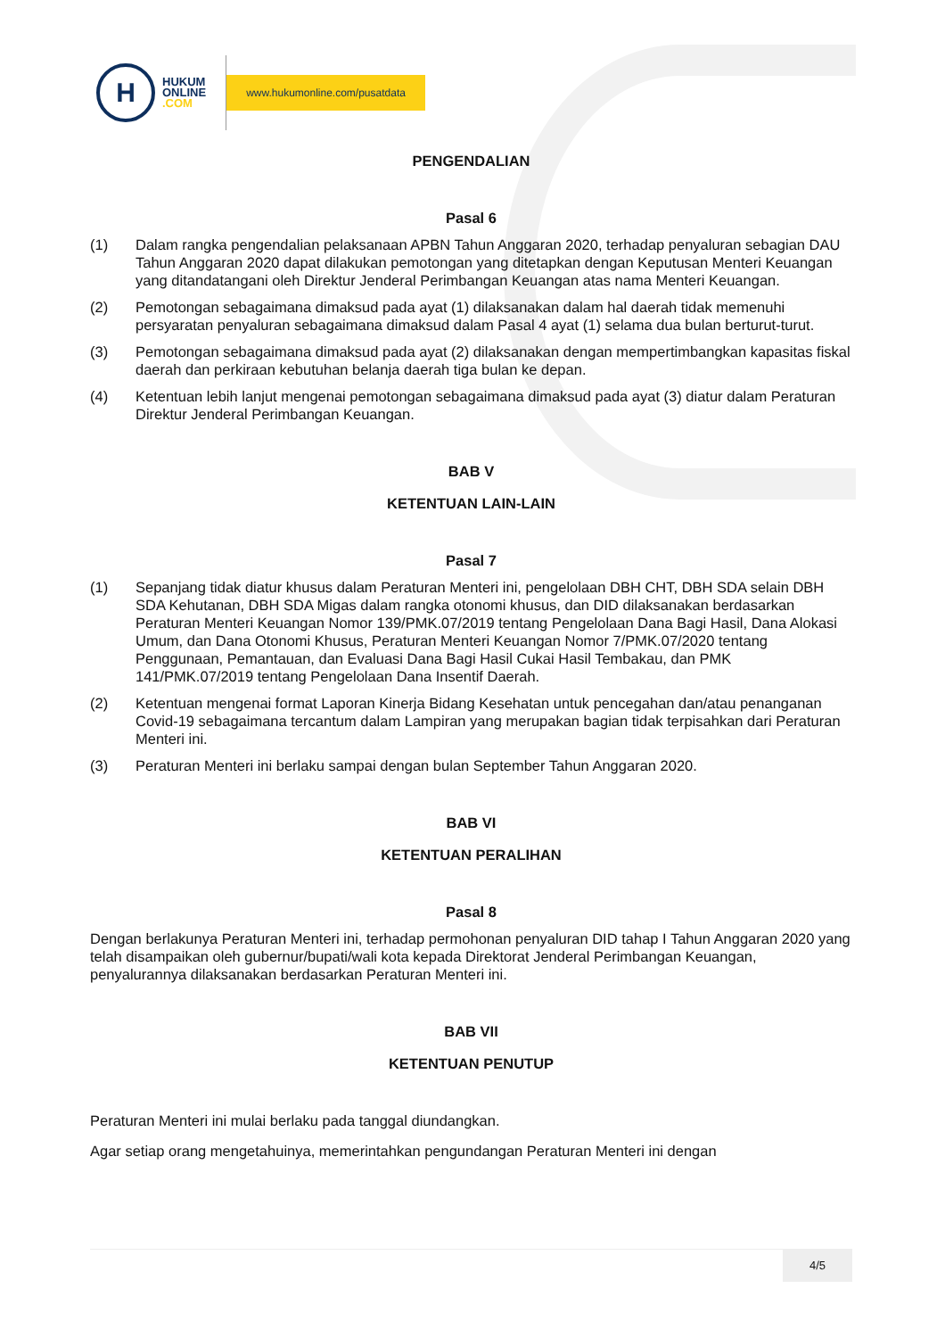H
HUKUM
ONLINE
.COM
www.hukumonline.com/pusatdata
PENGENDALIAN
Pasal 6
(1) Dalam rangka pengendalian pelaksanaan APBN Tahun Anggaran 2020, terhadap penyaluran sebagian DAU Tahun Anggaran 2020 dapat dilakukan pemotongan yang ditetapkan dengan Keputusan Menteri Keuangan yang ditandatangani oleh Direktur Jenderal Perimbangan Keuangan atas nama Menteri Keuangan.
(2) Pemotongan sebagaimana dimaksud pada ayat (1) dilaksanakan dalam hal daerah tidak memenuhi persyaratan penyaluran sebagaimana dimaksud dalam Pasal 4 ayat (1) selama dua bulan berturut-turut.
(3) Pemotongan sebagaimana dimaksud pada ayat (2) dilaksanakan dengan mempertimbangkan kapasitas fiskal daerah dan perkiraan kebutuhan belanja daerah tiga bulan ke depan.
(4) Ketentuan lebih lanjut mengenai pemotongan sebagaimana dimaksud pada ayat (3) diatur dalam Peraturan Direktur Jenderal Perimbangan Keuangan.
BAB V
KETENTUAN LAIN-LAIN
Pasal 7
(1) Sepanjang tidak diatur khusus dalam Peraturan Menteri ini, pengelolaan DBH CHT, DBH SDA selain DBH SDA Kehutanan, DBH SDA Migas dalam rangka otonomi khusus, dan DID dilaksanakan berdasarkan Peraturan Menteri Keuangan Nomor 139/PMK.07/2019 tentang Pengelolaan Dana Bagi Hasil, Dana Alokasi Umum, dan Dana Otonomi Khusus, Peraturan Menteri Keuangan Nomor 7/PMK.07/2020 tentang Penggunaan, Pemantauan, dan Evaluasi Dana Bagi Hasil Cukai Hasil Tembakau, dan PMK 141/PMK.07/2019 tentang Pengelolaan Dana Insentif Daerah.
(2) Ketentuan mengenai format Laporan Kinerja Bidang Kesehatan untuk pencegahan dan/atau penanganan Covid-19 sebagaimana tercantum dalam Lampiran yang merupakan bagian tidak terpisahkan dari Peraturan Menteri ini.
(3) Peraturan Menteri ini berlaku sampai dengan bulan September Tahun Anggaran 2020.
BAB VI
KETENTUAN PERALIHAN
Pasal 8
Dengan berlakunya Peraturan Menteri ini, terhadap permohonan penyaluran DID tahap I Tahun Anggaran 2020 yang telah disampaikan oleh gubernur/bupati/wali kota kepada Direktorat Jenderal Perimbangan Keuangan, penyalurannya dilaksanakan berdasarkan Peraturan Menteri ini.
BAB VII
KETENTUAN PENUTUP
Peraturan Menteri ini mulai berlaku pada tanggal diundangkan.
Agar setiap orang mengetahuinya, memerintahkan pengundangan Peraturan Menteri ini dengan
4/5